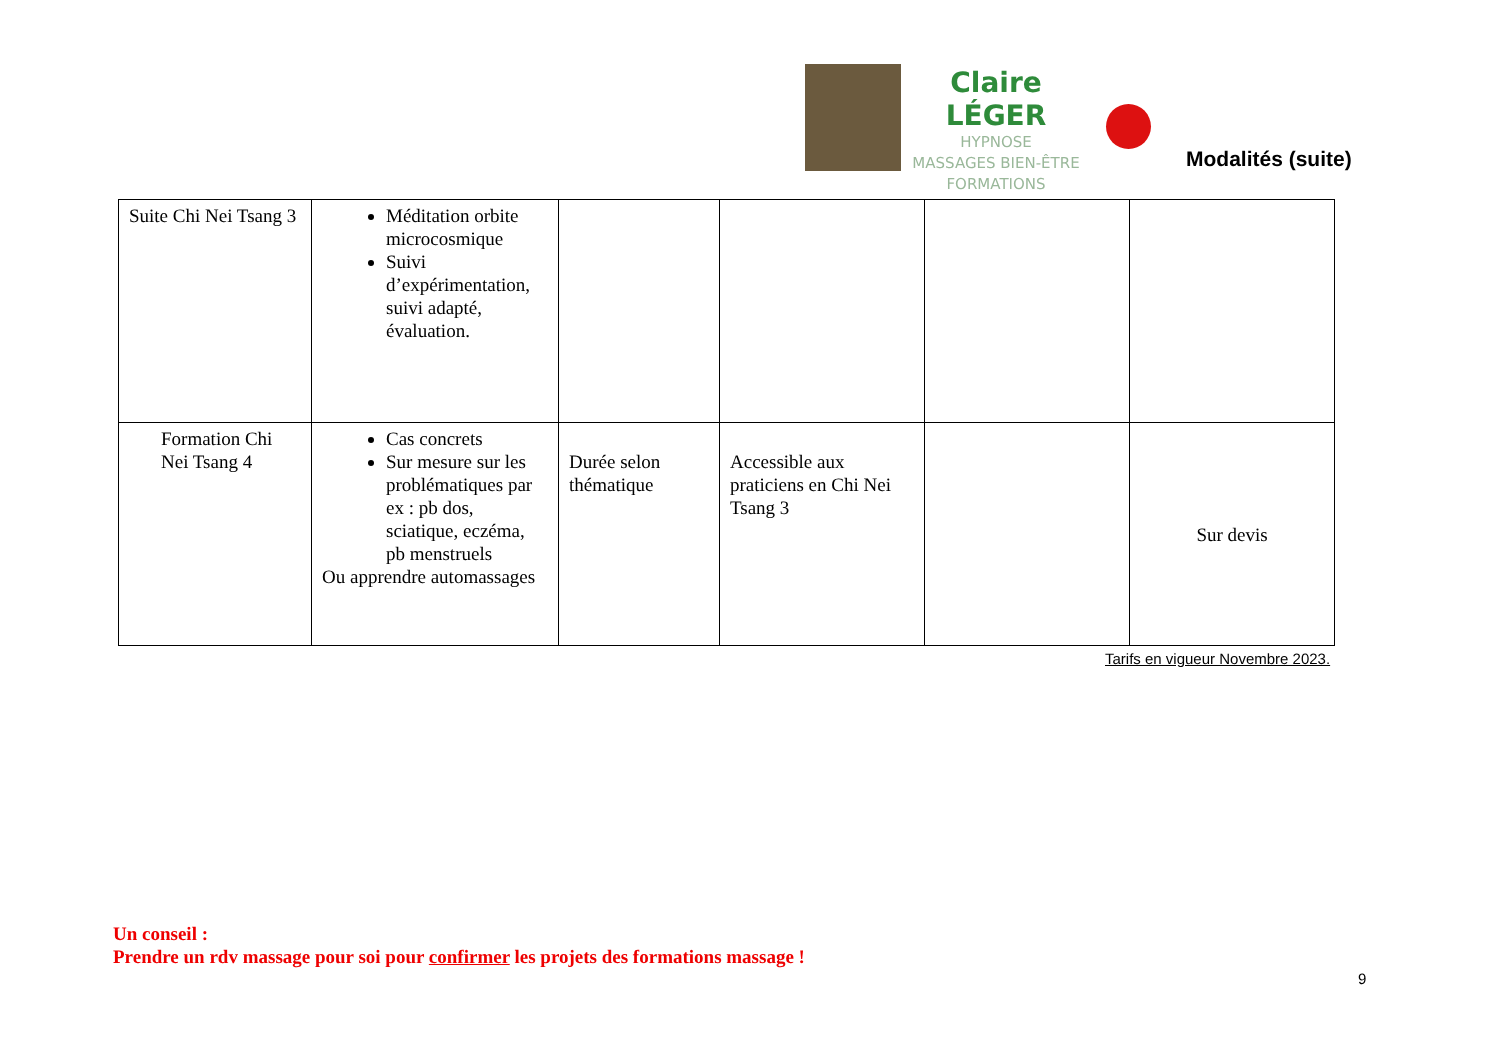Claire LÉGER
HYPNOSE
MASSAGES BIEN-ÊTRE
FORMATIONS
Modalités (suite)
| Suite Chi Nei Tsang 3 | Méditation orbite microcosmique Suivi d’expérimentation, suivi adapté, évaluation. | | | | |
| Formation Chi Nei Tsang 4 | Cas concrets Sur mesure sur les problématiques par ex : pb dos, sciatique, eczéma, pb menstruels Ou apprendre automassages | Durée selon thématique | Accessible aux praticiens en Chi Nei Tsang 3 | | Sur devis |
Tarifs en vigueur Novembre 2023.
Un conseil :
Prendre un rdv massage pour soi pour confirmer les projets des formations massage !
9